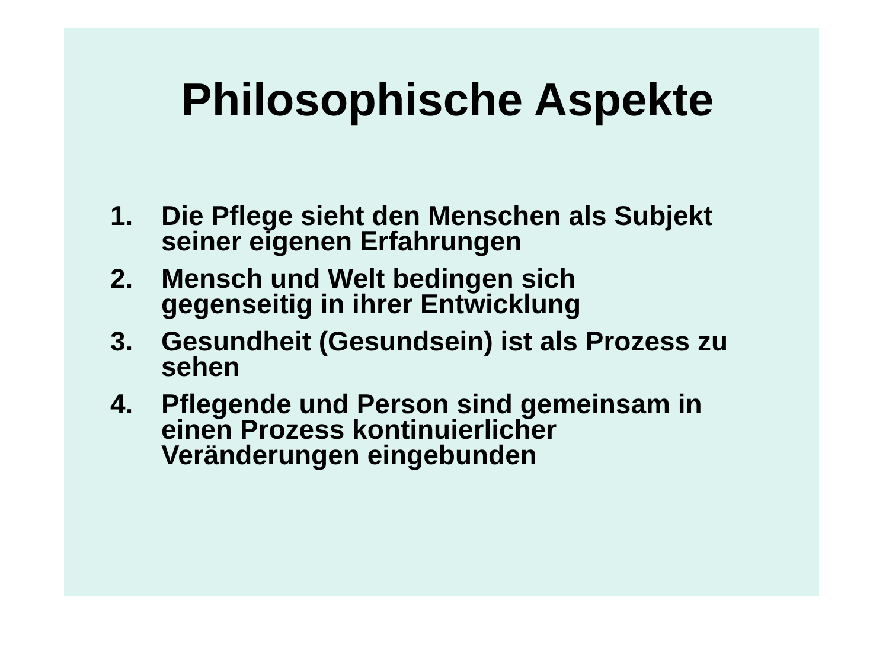Philosophische Aspekte
1. Die Pflege sieht den Menschen als Subjekt seiner eigenen Erfahrungen
2. Mensch und Welt bedingen sich
gegenseitig in ihrer Entwicklung
3. Gesundheit (Gesundsein) ist als Prozess zu sehen
4. Pflegende und Person sind gemeinsam in
einen Prozess kontinuierlicher
Veränderungen eingebunden